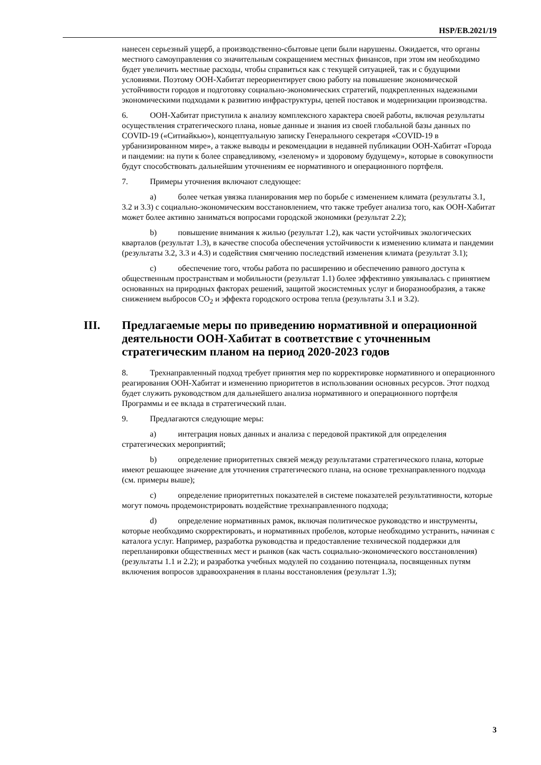HSP/EB.2021/19
нанесен серьезный ущерб, а производственно-сбытовые цепи были нарушены. Ожидается, что органы местного самоуправления со значительным сокращением местных финансов, при этом им необходимо будет увеличить местные расходы, чтобы справиться как с текущей ситуацией, так и с будущими условиями. Поэтому ООН-Хабитат переориентирует свою работу на повышение экономической устойчивости городов и подготовку социально-экономических стратегий, подкрепленных надежными экономическими подходами к развитию инфраструктуры, цепей поставок и модернизации производства.
6. ООН-Хабитат приступила к анализу комплексного характера своей работы, включая результаты осуществления стратегического плана, новые данные и знания из своей глобальной базы данных по COVID-19 («Ситиайкью»), концептуальную записку Генерального секретаря «COVID-19 в урбанизированном мире», а также выводы и рекомендации в недавней публикации ООН-Хабитат «Города и пандемии: на пути к более справедливому, «зеленому» и здоровому будущему», которые в совокупности будут способствовать дальнейшим уточнениям ее нормативного и операционного портфеля.
7. Примеры уточнения включают следующее:
a) более четкая увязка планирования мер по борьбе с изменением климата (результаты 3.1, 3.2 и 3.3) с социально-экономическим восстановлением, что также требует анализа того, как ООН-Хабитат может более активно заниматься вопросами городской экономики (результат 2.2);
b) повышение внимания к жилью (результат 1.2), как части устойчивых экологических кварталов (результат 1.3), в качестве способа обеспечения устойчивости к изменению климата и пандемии (результаты 3.2, 3.3 и 4.3) и содействия смягчению последствий изменения климата (результат 3.1);
c) обеспечение того, чтобы работа по расширению и обеспечению равного доступа к общественным пространствам и мобильности (результат 1.1) более эффективно увязывалась с принятием основанных на природных факторах решений, защитой экосистемных услуг и биоразнообразия, а также снижением выбросов CO<sub>2</sub> и эффекта городского острова тепла (результаты 3.1 и 3.2).
III. Предлагаемые меры по приведению нормативной и операционной деятельности ООН-Хабитат в соответствие с уточненным стратегическим планом на период 2020-2023 годов
8. Трехнаправленный подход требует принятия мер по корректировке нормативного и операционного реагирования ООН-Хабитат и изменению приоритетов в использовании основных ресурсов. Этот подход будет служить руководством для дальнейшего анализа нормативного и операционного портфеля Программы и ее вклада в стратегический план.
9. Предлагаются следующие меры:
a) интеграция новых данных и анализа с передовой практикой для определения стратегических мероприятий;
b) определение приоритетных связей между результатами стратегического плана, которые имеют решающее значение для уточнения стратегического плана, на основе трехнаправленного подхода (см. примеры выше);
c) определение приоритетных показателей в системе показателей результативности, которые могут помочь продемонстрировать воздействие трехнаправленного подхода;
d) определение нормативных рамок, включая политическое руководство и инструменты, которые необходимо скорректировать, и нормативных пробелов, которые необходимо устранить, начиная с каталога услуг. Например, разработка руководства и предоставление технической поддержки для перепланировки общественных мест и рынков (как часть социально-экономического восстановления) (результаты 1.1 и 2.2); и разработка учебных модулей по созданию потенциала, посвященных путям включения вопросов здравоохранения в планы восстановления (результат 1.3);
3